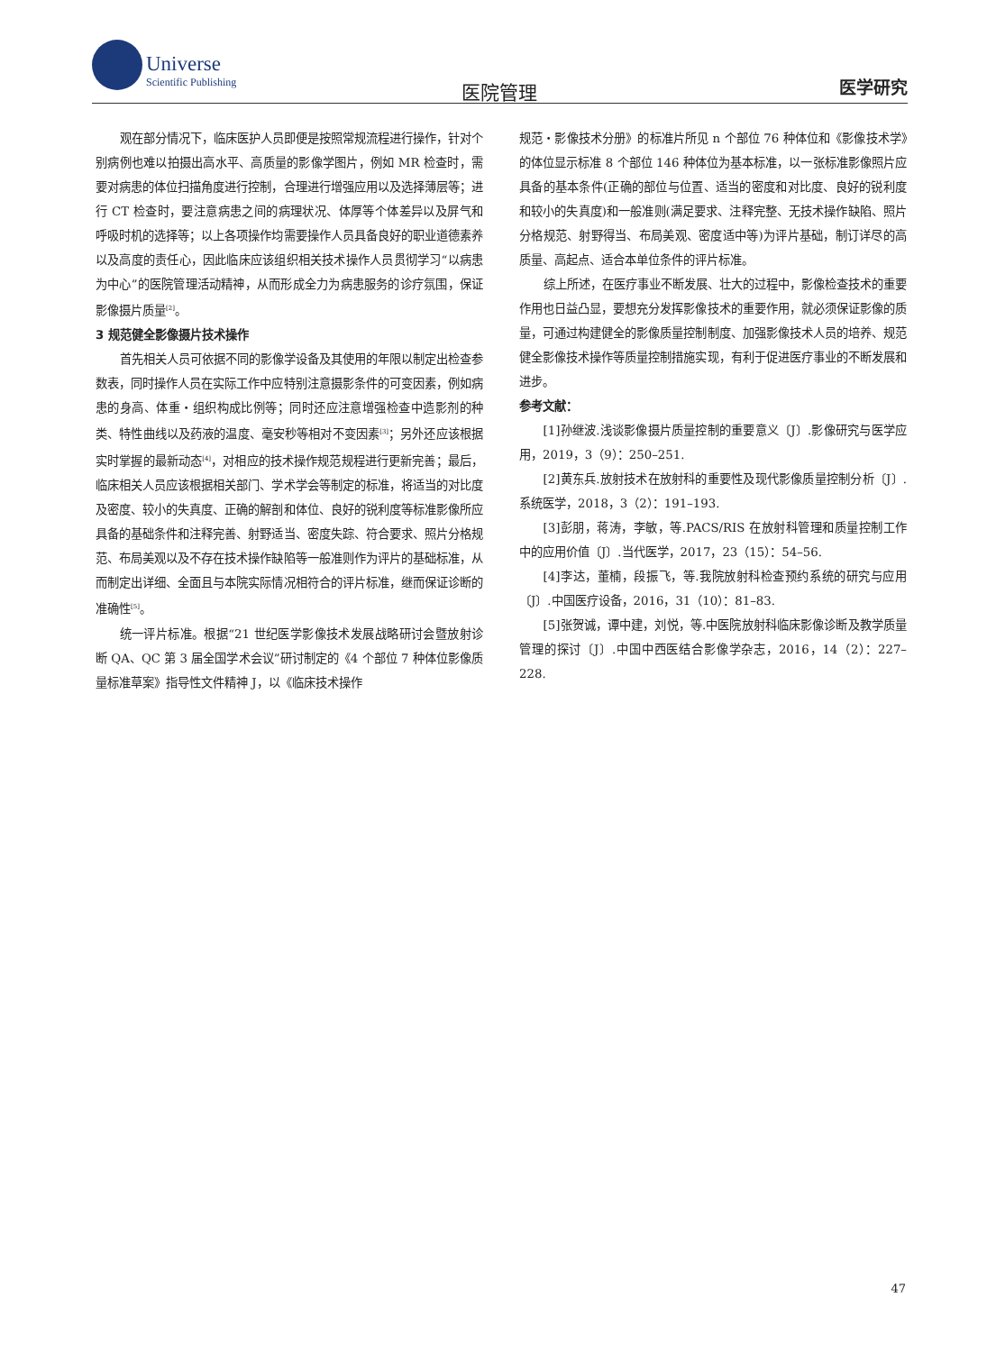Universe
Scientific Publishing
医院管理 医学研究
观在部分情况下，临床医护人员即便是按照常规流程进行操作，针对个别病例也难以拍摄出高水平、高质量的影像学图片，例如 MR 检查时，需要对病患的体位扫描角度进行控制，合理进行增强应用以及选择薄层等；进行 CT 检查时，要注意病患之间的病理状况、体厚等个体差异以及屏气和呼吸时机的选择等；以上各项操作均需要操作人员具备良好的职业道德素养以及高度的责任心，因此临床应该组织相关技术操作人员贯彻学习“以病患为中心”的医院管理活动精神，从而形成全力为病患服务的诊疗氛围，保证影像摄片质量<sup>[2]</sup>。
3 规范健全影像摄片技术操作
首先相关人员可依据不同的影像学设备及其使用的年限以制定出检查参数表，同时操作人员在实际工作中应特别注意摄影条件的可变因素，例如病患的身高、体重・组织构成比例等；同时还应注意增强检查中造影剂的种类、特性曲线以及药液的温度、毫安秒等相对不变因素<sup>[3]</sup>；另外还应该根据实时掌握的最新动态<sup>[4]</sup>，对相应的技术操作规范规程进行更新完善；最后，临床相关人员应该根据相关部门、学术学会等制定的标准，将适当的对比度及密度、较小的失真度、正确的解剖和体位、良好的锐利度等标准影像所应具备的基础条件和注释完善、射野适当、密度失踪、符合要求、照片分格规范、布局美观以及不存在技术操作缺陷等一般准则作为评片的基础标准，从而制定出详细、全面且与本院实际情况相符合的评片标准，继而保证诊断的准确性<sup>[5]</sup>。
统一评片标准。根据“21 世纪医学影像技术发展战略研讨会暨放射诊断 QA、QC 第 3 届全国学术会议”研讨制定的《4 个部位 7 种体位影像质量标准草案》指导性文件精神 J，以《临床技术操作
规范・影像技术分册》的标准片所见 n 个部位 76 种体位和《影像技术学》的体位显示标准 8 个部位 146 种体位为基本标准，以一张标准影像照片应具备的基本条件(正确的部位与位置、适当的密度和对比度、良好的锐利度和较小的失真度)和一般准则(满足要求、注释完整、无技术操作缺陷、照片分格规范、射野得当、布局美观、密度适中等)为评片基础，制订详尽的高质量、高起点、适合本单位条件的评片标准。
综上所述，在医疗事业不断发展、壮大的过程中，影像检查技术的重要作用也日益凸显，要想充分发挥影像技术的重要作用，就必须保证影像的质量，可通过构建健全的影像质量控制制度、加强影像技术人员的培养、规范健全影像技术操作等质量控制措施实现，有利于促进医疗事业的不断发展和进步。
参考文献：
[1]孙继波.浅谈影像摄片质量控制的重要意义〔J〕.影像研究与医学应用，2019，3（9）：250–251.
[2]黄东兵.放射技术在放射科的重要性及现代影像质量控制分析〔J〕.系统医学，2018，3（2）：191–193.
[3]彭朋，蒋涛，李敏，等.PACS/RIS 在放射科管理和质量控制工作中的应用价值〔J〕.当代医学，2017，23（15）：54–56.
[4]李达，董楠，段振飞，等.我院放射科检查预约系统的研究与应用〔J〕.中国医疗设备，2016，31（10）：81–83.
[5]张贺诚，谭中建，刘悦，等.中医院放射科临床影像诊断及教学质量管理的探讨〔J〕.中国中西医结合影像学杂志，2016，14（2）：227–228.
47